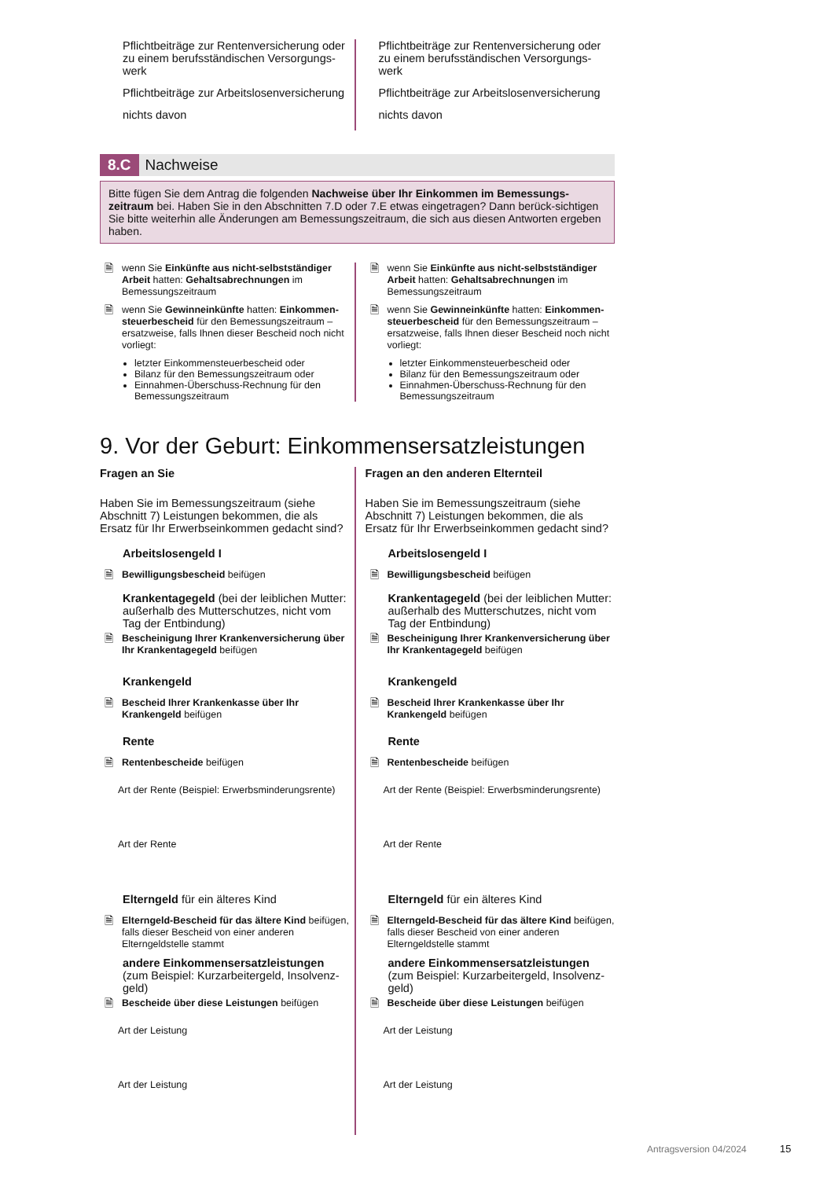Pflichtbeiträge zur Rentenversicherung oder zu einem berufsständischen Versorgungs-werk
Pflichtbeiträge zur Arbeitslosenversicherung
nichts davon
Pflichtbeiträge zur Rentenversicherung oder zu einem berufsständischen Versorgungs-werk
Pflichtbeiträge zur Arbeitslosenversicherung
nichts davon
8.C Nachweise
Bitte fügen Sie dem Antrag die folgenden Nachweise über Ihr Einkommen im Bemessungs-zeitraum bei. Haben Sie in den Abschnitten 7.D oder 7.E etwas eingetragen? Dann berück-sichtigen Sie bitte weiterhin alle Änderungen am Bemessungszeitraum, die sich aus diesen Antworten ergeben haben.
🗎 wenn Sie Einkünfte aus nicht-selbstständiger Arbeit hatten: Gehaltsabrechnungen im Bemessungszeitraum
🗎 wenn Sie Gewinneinkünfte hatten: Einkommen-steuerbescheid für den Bemessungszeitraum – ersatzweise, falls Ihnen dieser Bescheid noch nicht vorliegt:
letzter Einkommensteuerbescheid oder
Bilanz für den Bemessungszeitraum oder
Einnahmen-Überschuss-Rechnung für den Bemessungszeitraum
🗎 wenn Sie Einkünfte aus nicht-selbstständiger Arbeit hatten: Gehaltsabrechnungen im Bemessungszeitraum
🗎 wenn Sie Gewinneinkünfte hatten: Einkommen-steuerbescheid für den Bemessungszeitraum – ersatzweise, falls Ihnen dieser Bescheid noch nicht vorliegt:
letzter Einkommensteuerbescheid oder
Bilanz für den Bemessungszeitraum oder
Einnahmen-Überschuss-Rechnung für den Bemessungszeitraum
9. Vor der Geburt: Einkommensersatzleistungen
Fragen an Sie
Haben Sie im Bemessungszeitraum (siehe Abschnitt 7) Leistungen bekommen, die als Ersatz für Ihr Erwerbseinkommen gedacht sind?
Arbeitslosengeld I
🗎 Bewilligungsbescheid beifügen
Krankentagegeld (bei der leiblichen Mutter: außerhalb des Mutterschutzes, nicht vom Tag der Entbindung)
🗎 Bescheinigung Ihrer Krankenversicherung über Ihr Krankentagegeld beifügen
Krankengeld
🗎 Bescheid Ihrer Krankenkasse über Ihr Krankengeld beifügen
Rente
🗎 Rentenbescheide beifügen
Art der Rente (Beispiel: Erwerbsminderungsrente)
Art der Rente
Elterngeld für ein älteres Kind
🗎 Elterngeld-Bescheid für das ältere Kind beifügen, falls dieser Bescheid von einer anderen Elterngeldstelle stammt
andere Einkommensersatzleistungen (zum Beispiel: Kurzarbeitergeld, Insolvenz-geld)
🗎 Bescheide über diese Leistungen beifügen
Art der Leistung
Art der Leistung
Fragen an den anderen Elternteil
Haben Sie im Bemessungszeitraum (siehe Abschnitt 7) Leistungen bekommen, die als Ersatz für Ihr Erwerbseinkommen gedacht sind?
Arbeitslosengeld I
🗎 Bewilligungsbescheid beifügen
Krankentagegeld (bei der leiblichen Mutter: außerhalb des Mutterschutzes, nicht vom Tag der Entbindung)
🗎 Bescheinigung Ihrer Krankenversicherung über Ihr Krankentagegeld beifügen
Krankengeld
🗎 Bescheid Ihrer Krankenkasse über Ihr Krankengeld beifügen
Rente
🗎 Rentenbescheide beifügen
Art der Rente (Beispiel: Erwerbsminderungsrente)
Art der Rente
Elterngeld für ein älteres Kind
🗎 Elterngeld-Bescheid für das ältere Kind beifügen, falls dieser Bescheid von einer anderen Elterngeldstelle stammt
andere Einkommensersatzleistungen (zum Beispiel: Kurzarbeitergeld, Insolvenz-geld)
🗎 Bescheide über diese Leistungen beifügen
Art der Leistung
Art der Leistung
Antragsversion 04/2024 15